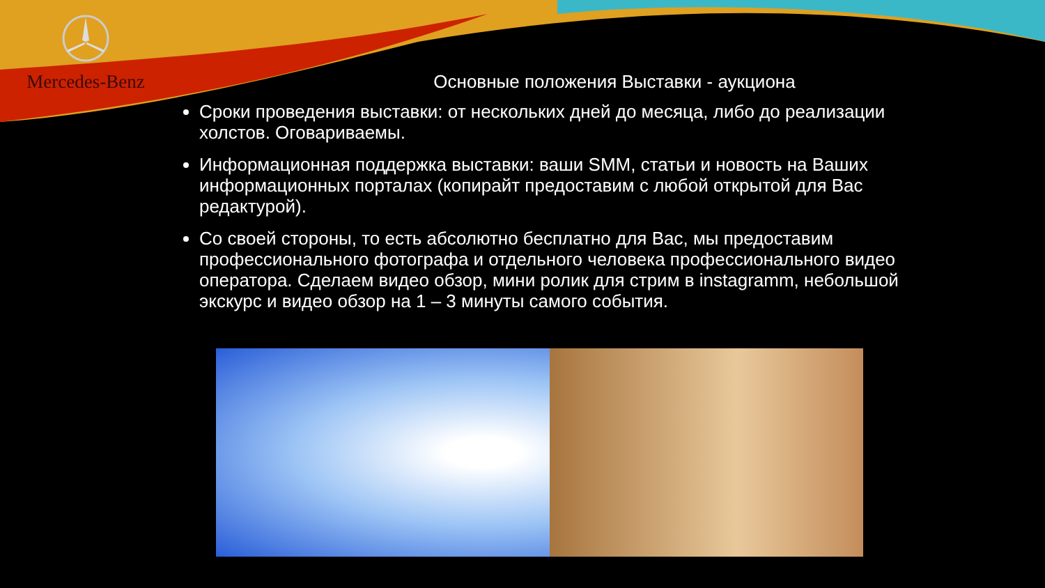Mercedes-Benz
Основные положения Выставки - аукциона
Сроки проведения выставки: от нескольких дней до месяца, либо до реализации холстов. Оговариваемы.
Информационная поддержка выставки: ваши SMM, статьи и новость на Ваших информационных порталах (копирайт предоставим с любой открытой для Вас редактурой).
Со своей стороны, то есть абсолютно бесплатно для Вас, мы предоставим профессионального фотографа и отдельного человека профессионального видео оператора. Сделаем видео обзор, мини ролик для стрим в instagramm, небольшой экскурс и видео обзор на 1 – 3 минуты самого события.